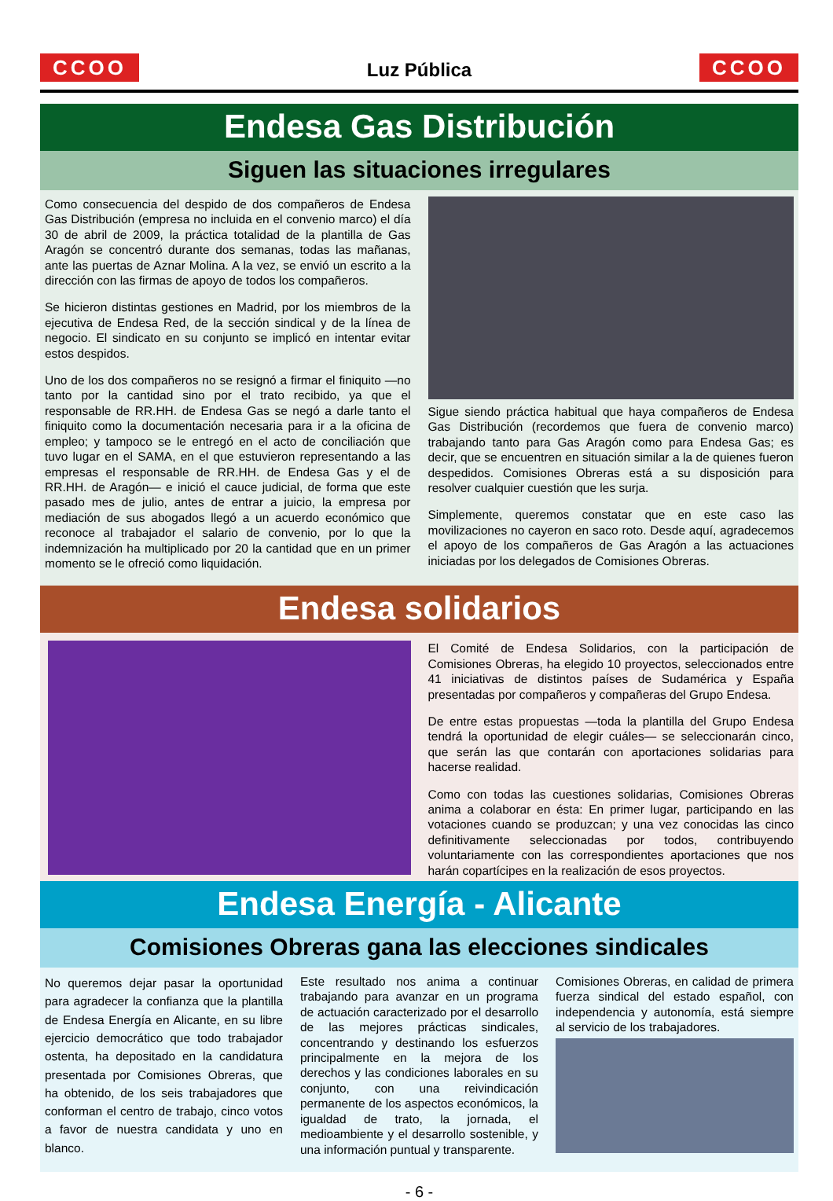CCOO
Luz Pública
CCOO
Endesa Gas Distribución
Siguen las situaciones irregulares
Como consecuencia del despido de dos compañeros de Endesa Gas Distribución (empresa no incluida en el convenio marco) el día 30 de abril de 2009, la práctica totalidad de la plantilla de Gas Aragón se concentró durante dos semanas, todas las mañanas, ante las puertas de Aznar Molina. A la vez, se envió un escrito a la dirección con las firmas de apoyo de todos los compañeros.
Se hicieron distintas gestiones en Madrid, por los miembros de la ejecutiva de Endesa Red, de la sección sindical y de la línea de negocio. El sindicato en su conjunto se implicó en intentar evitar estos despidos.
Uno de los dos compañeros no se resignó a firmar el finiquito —no tanto por la cantidad sino por el trato recibido, ya que el responsable de RR.HH. de Endesa Gas se negó a darle tanto el finiquito como la documentación necesaria para ir a la oficina de empleo; y tampoco se le entregó en el acto de conciliación que tuvo lugar en el SAMA, en el que estuvieron representando a las empresas el responsable de RR.HH. de Endesa Gas y el de RR.HH. de Aragón— e inició el cauce judicial, de forma que este pasado mes de julio, antes de entrar a juicio, la empresa por mediación de sus abogados llegó a un acuerdo económico que reconoce al trabajador el salario de convenio, por lo que la indemnización ha multiplicado por 20 la cantidad que en un primer momento se le ofreció como liquidación.
Sigue siendo práctica habitual que haya compañeros de Endesa Gas Distribución (recordemos que fuera de convenio marco) trabajando tanto para Gas Aragón como para Endesa Gas; es decir, que se encuentren en situación similar a la de quienes fueron despedidos. Comisiones Obreras está a su disposición para resolver cualquier cuestión que les surja.
Simplemente, queremos constatar que en este caso las movilizaciones no cayeron en saco roto. Desde aquí, agradecemos el apoyo de los compañeros de Gas Aragón a las actuaciones iniciadas por los delegados de Comisiones Obreras.
Endesa solidarios
El Comité de Endesa Solidarios, con la participación de Comisiones Obreras, ha elegido 10 proyectos, seleccionados entre 41 iniciativas de distintos países de Sudamérica y España presentadas por compañeros y compañeras del Grupo Endesa.
De entre estas propuestas —toda la plantilla del Grupo Endesa tendrá la oportunidad de elegir cuáles— se seleccionarán cinco, que serán las que contarán con aportaciones solidarias para hacerse realidad.
Como con todas las cuestiones solidarias, Comisiones Obreras anima a colaborar en ésta: En primer lugar, participando en las votaciones cuando se produzcan; y una vez conocidas las cinco definitivamente seleccionadas por todos, contribuyendo voluntariamente con las correspondientes aportaciones que nos harán copartícipes en la realización de esos proyectos.
Endesa Energía - Alicante
Comisiones Obreras gana las elecciones sindicales
No queremos dejar pasar la oportunidad para agradecer la confianza que la plantilla de Endesa Energía en Alicante, en su libre ejercicio democrático que todo trabajador ostenta, ha depositado en la candidatura presentada por Comisiones Obreras, que ha obtenido, de los seis trabajadores que conforman el centro de trabajo, cinco votos a favor de nuestra candidata y uno en blanco.
Este resultado nos anima a continuar trabajando para avanzar en un programa de actuación caracterizado por el desarrollo de las mejores prácticas sindicales, concentrando y destinando los esfuerzos principalmente en la mejora de los derechos y las condiciones laborales en su conjunto, con una reivindicación permanente de los aspectos económicos, la igualdad de trato, la jornada, el medioambiente y el desarrollo sostenible, y una información puntual y transparente.
Comisiones Obreras, en calidad de primera fuerza sindical del estado español, con independencia y autonomía, está siempre al servicio de los trabajadores.
- 6 -